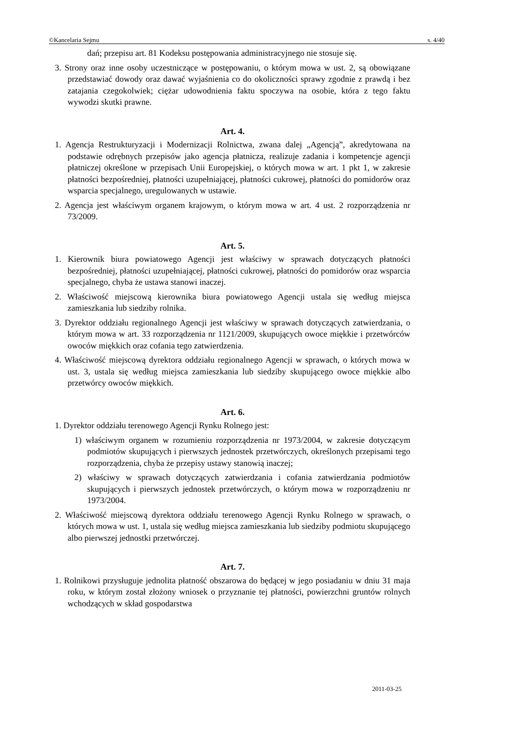©Kancelaria Sejmu s. 4/40
dań; przepisu art. 81 Kodeksu postępowania administracyjnego nie stosuje się.
3. Strony oraz inne osoby uczestniczące w postępowaniu, o którym mowa w ust. 2, są obowiązane przedstawiać dowody oraz dawać wyjaśnienia co do okoliczności sprawy zgodnie z prawdą i bez zatajania czegokolwiek; ciężar udowodnienia faktu spoczywa na osobie, która z tego faktu wywodzi skutki prawne.
Art. 4.
1. Agencja Restrukturyzacji i Modernizacji Rolnictwa, zwana dalej „Agencją”, akredytowana na podstawie odrębnych przepisów jako agencja płatnicza, realizuje zadania i kompetencje agencji płatniczej określone w przepisach Unii Europejskiej, o których mowa w art. 1 pkt 1, w zakresie płatności bezpośredniej, płatności uzupełniającej, płatności cukrowej, płatności do pomidorów oraz wsparcia specjalnego, uregulowanych w ustawie.
2. Agencja jest właściwym organem krajowym, o którym mowa w art. 4 ust. 2 rozporządzenia nr 73/2009.
Art. 5.
1. Kierownik biura powiatowego Agencji jest właściwy w sprawach dotyczących płatności bezpośredniej, płatności uzupełniającej, płatności cukrowej, płatności do pomidorów oraz wsparcia specjalnego, chyba że ustawa stanowi inaczej.
2. Właściwość miejscową kierownika biura powiatowego Agencji ustala się według miejsca zamieszkania lub siedziby rolnika.
3. Dyrektor oddziału regionalnego Agencji jest właściwy w sprawach dotyczących zatwierdzania, o którym mowa w art. 33 rozporządzenia nr 1121/2009, skupujących owoce miękkie i przetwórców owoców miękkich oraz cofania tego zatwierdzenia.
4. Właściwość miejscową dyrektora oddziału regionalnego Agencji w sprawach, o których mowa w ust. 3, ustala się według miejsca zamieszkania lub siedziby skupującego owoce miękkie albo przetwórcy owoców miękkich.
Art. 6.
1. Dyrektor oddziału terenowego Agencji Rynku Rolnego jest:
1) właściwym organem w rozumieniu rozporządzenia nr 1973/2004, w zakresie dotyczącym podmiotów skupujących i pierwszych jednostek przetwórczych, określonych przepisami tego rozporządzenia, chyba że przepisy ustawy stanowią inaczej;
2) właściwy w sprawach dotyczących zatwierdzania i cofania zatwierdzania podmiotów skupujących i pierwszych jednostek przetwórczych, o którym mowa w rozporządzeniu nr 1973/2004.
2. Właściwość miejscową dyrektora oddziału terenowego Agencji Rynku Rolnego w sprawach, o których mowa w ust. 1, ustala się według miejsca zamieszkania lub siedziby podmiotu skupującego albo pierwszej jednostki przetwórczej.
Art. 7.
1. Rolnikowi przysługuje jednolita płatność obszarowa do będącej w jego posiadaniu w dniu 31 maja roku, w którym został złożony wniosek o przyznanie tej płatności, powierzchni gruntów rolnych wchodzących w skład gospodarstwa
2011-03-25